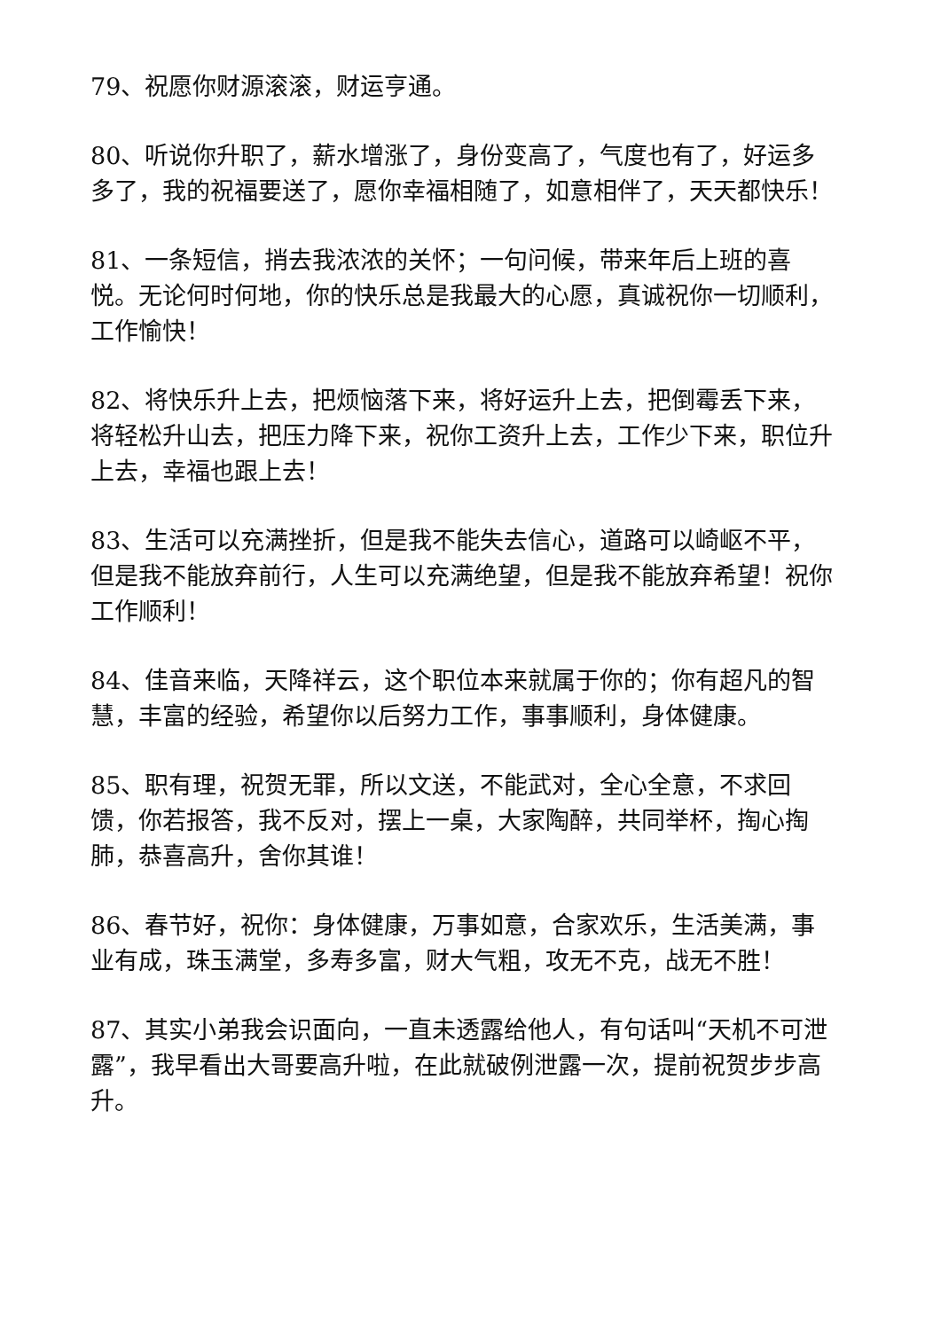79、祝愿你财源滚滚，财运亨通。
80、听说你升职了，薪水增涨了，身份变高了，气度也有了，好运多多了，我的祝福要送了，愿你幸福相随了，如意相伴了，天天都快乐！
81、一条短信，捎去我浓浓的关怀；一句问候，带来年后上班的喜悦。无论何时何地，你的快乐总是我最大的心愿，真诚祝你一切顺利，工作愉快！
82、将快乐升上去，把烦恼落下来，将好运升上去，把倒霉丢下来，将轻松升山去，把压力降下来，祝你工资升上去，工作少下来，职位升上去，幸福也跟上去！
83、生活可以充满挫折，但是我不能失去信心，道路可以崎岖不平，但是我不能放弃前行，人生可以充满绝望，但是我不能放弃希望！祝你工作顺利！
84、佳音来临，天降祥云，这个职位本来就属于你的；你有超凡的智慧，丰富的经验，希望你以后努力工作，事事顺利，身体健康。
85、职有理，祝贺无罪，所以文送，不能武对，全心全意，不求回馈，你若报答，我不反对，摆上一桌，大家陶醉，共同举杯，掏心掏肺，恭喜高升，舍你其谁！
86、春节好，祝你：身体健康，万事如意，合家欢乐，生活美满，事业有成，珠玉满堂，多寿多富，财大气粗，攻无不克，战无不胜！
87、其实小弟我会识面向，一直未透露给他人，有句话叫“天机不可泄露”，我早看出大哥要高升啦，在此就破例泄露一次，提前祝贺步步高升。